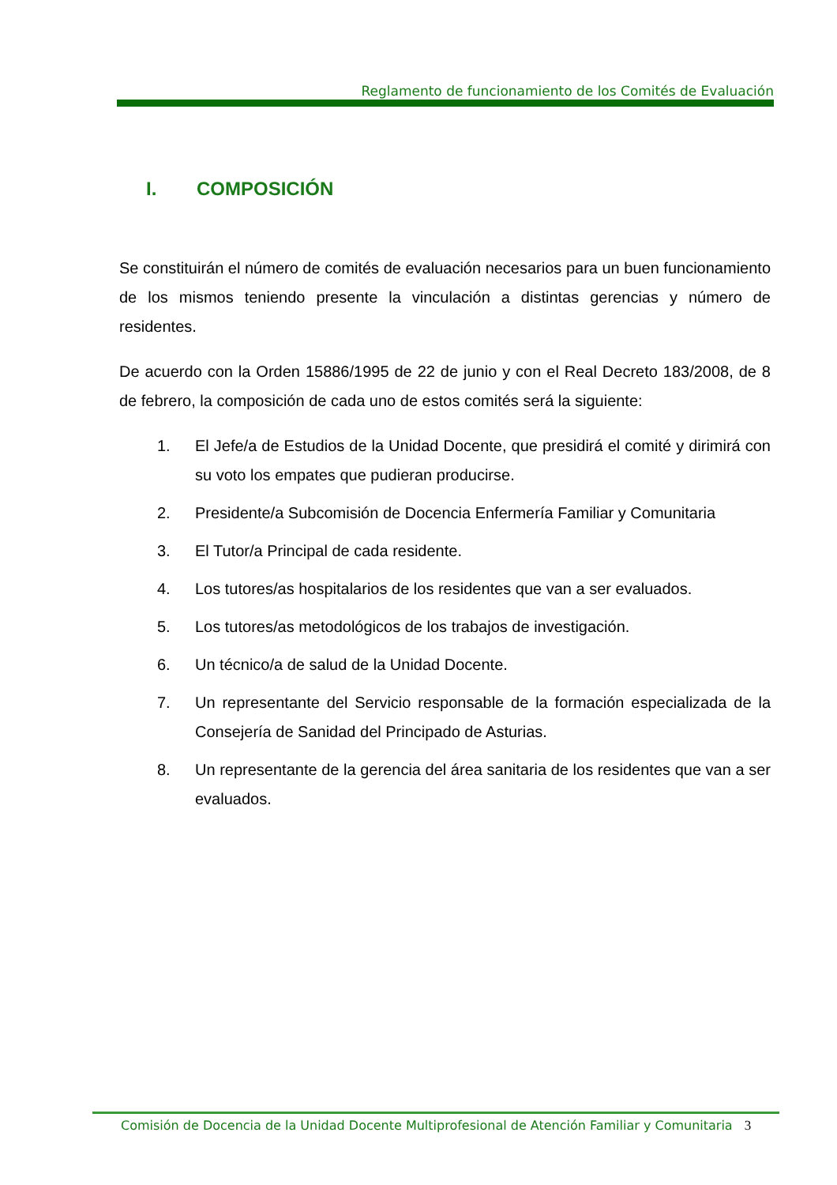Reglamento de funcionamiento de los Comités de Evaluación
I. COMPOSICIÓN
Se constituirán el número de comités de evaluación necesarios para un buen funcionamiento de los mismos teniendo presente la vinculación a distintas gerencias y número de residentes.
De acuerdo con la Orden 15886/1995 de 22 de junio y con el Real Decreto 183/2008, de 8 de febrero, la composición de cada uno de estos comités será la siguiente:
1. El Jefe/a de Estudios de la Unidad Docente, que presidirá el comité y dirimirá con su voto los empates que pudieran producirse.
2. Presidente/a Subcomisión de Docencia Enfermería Familiar y Comunitaria
3. El Tutor/a Principal de cada residente.
4. Los tutores/as hospitalarios de los residentes que van a ser evaluados.
5. Los tutores/as metodológicos de los trabajos de investigación.
6. Un técnico/a de salud de la Unidad Docente.
7. Un representante del Servicio responsable de la formación especializada de la Consejería de Sanidad del Principado de Asturias.
8. Un representante de la gerencia del área sanitaria de los residentes que van a ser evaluados.
Comisión de Docencia de la Unidad Docente Multiprofesional de Atención Familiar y Comunitaria 3